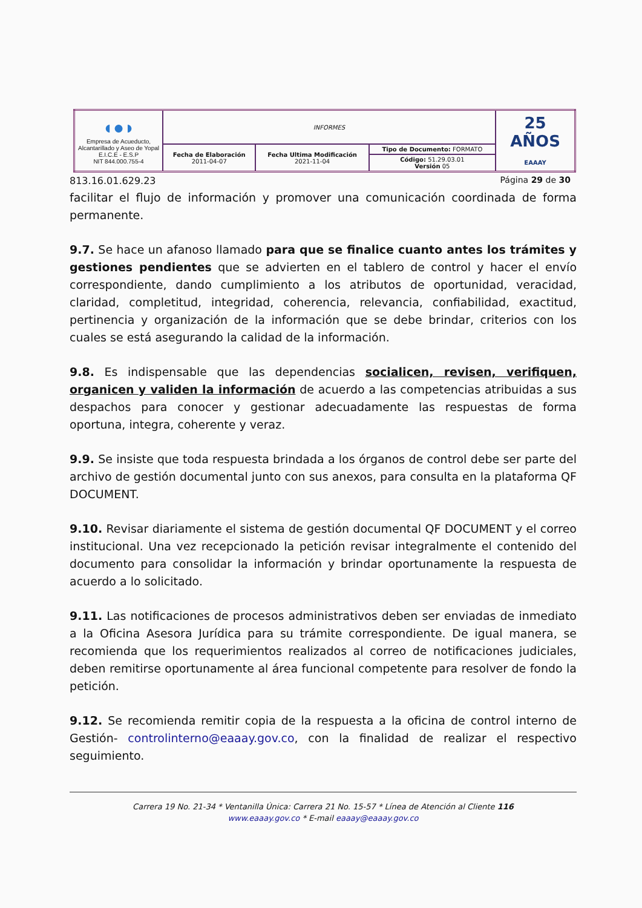| ◖●◗ Empresa de Acueducto, Alcantarillado y Aseo de Yopal E.I.C.E - E.S.P NIT 844.000.755-4 | INFORMES | | | 25 AÑOS EAAAY |
| | Fecha de Elaboración 2011-04-07 | Fecha Ultima Modificación 2021-11-04 | Tipo de Documento: FORMATO | |
| | | | Código: 51.29.03.01 Versión 05 | |
813.16.01.629.23 Página 29 de 30
facilitar el flujo de información y promover una comunicación coordinada de forma permanente.
9.7. Se hace un afanoso llamado para que se finalice cuanto antes los trámites y gestiones pendientes que se advierten en el tablero de control y hacer el envío correspondiente, dando cumplimiento a los atributos de oportunidad, veracidad, claridad, completitud, integridad, coherencia, relevancia, confiabilidad, exactitud, pertinencia y organización de la información que se debe brindar, criterios con los cuales se está asegurando la calidad de la información.
9.8. Es indispensable que las dependencias socialicen, revisen, verifiquen, organicen y validen la información de acuerdo a las competencias atribuidas a sus despachos para conocer y gestionar adecuadamente las respuestas de forma oportuna, integra, coherente y veraz.
9.9. Se insiste que toda respuesta brindada a los órganos de control debe ser parte del archivo de gestión documental junto con sus anexos, para consulta en la plataforma QF DOCUMENT.
9.10. Revisar diariamente el sistema de gestión documental QF DOCUMENT y el correo institucional. Una vez recepcionado la petición revisar integralmente el contenido del documento para consolidar la información y brindar oportunamente la respuesta de acuerdo a lo solicitado.
9.11. Las notificaciones de procesos administrativos deben ser enviadas de inmediato a la Oficina Asesora Jurídica para su trámite correspondiente. De igual manera, se recomienda que los requerimientos realizados al correo de notificaciones judiciales, deben remitirse oportunamente al área funcional competente para resolver de fondo la petición.
9.12. Se recomienda remitir copia de la respuesta a la oficina de control interno de Gestión- controlinterno@eaaay.gov.co, con la finalidad de realizar el respectivo seguimiento.
Carrera 19 No. 21-34 * Ventanilla Única: Carrera 21 No. 15-57 * Línea de Atención al Cliente 116
www.eaaay.gov.co * E-mail eaaay@eaaay.gov.co